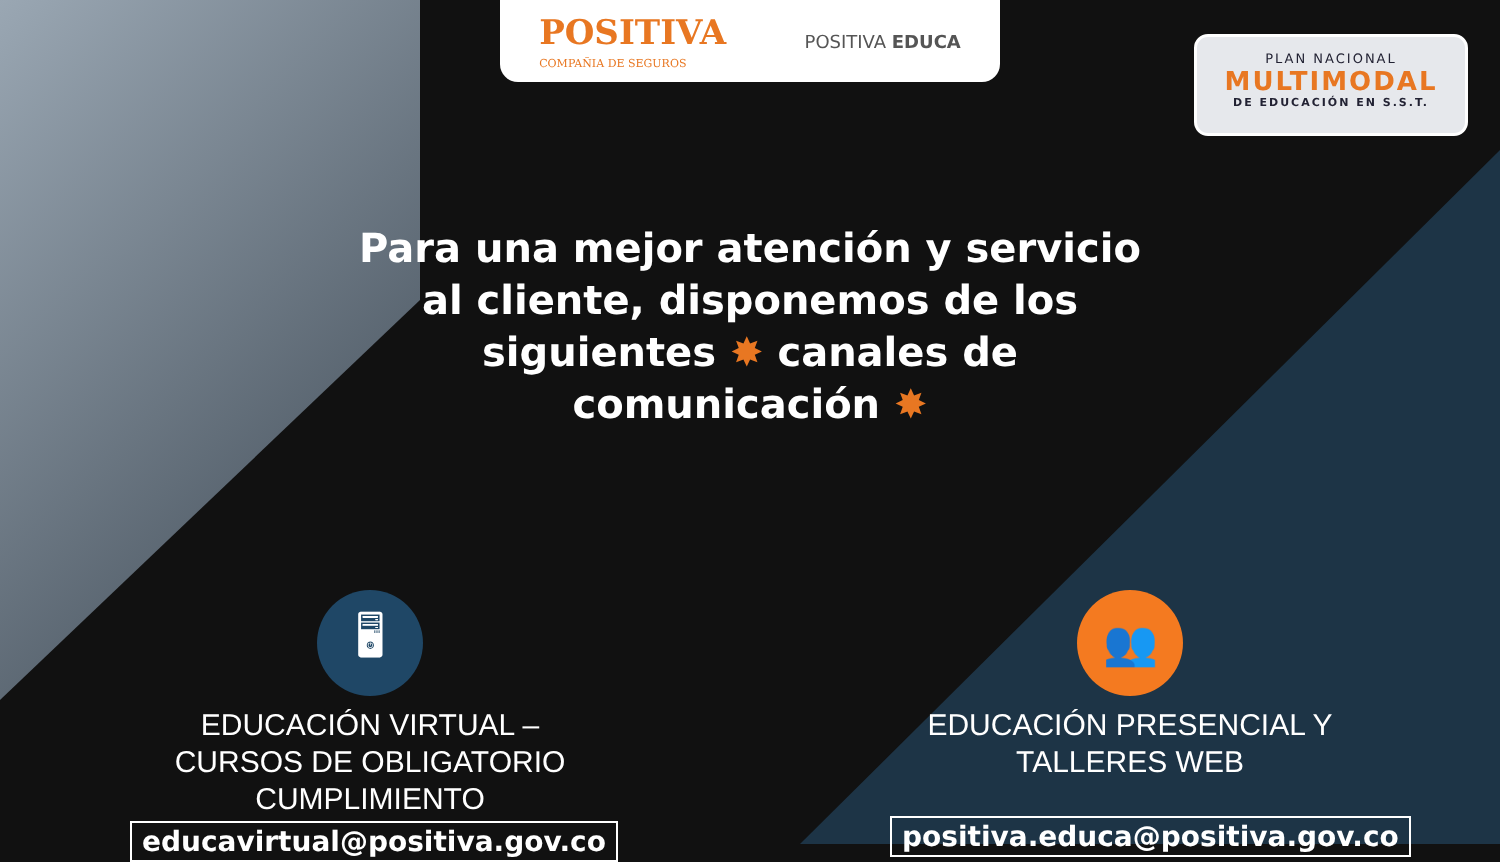POSITIVA
COMPAÑIA DE SEGUROS
POSITIVA EDUCA
PLAN NACIONAL
MULTIMODAL
DE EDUCACIÓN EN S.S.T.
Para una mejor atención y servicio al cliente, disponemos de los siguientes ✸ canales de comunicación ✸
🖥
EDUCACIÓN VIRTUAL –
CURSOS DE OBLIGATORIO
CUMPLIMIENTO
educavirtual@positiva.gov.co
👥
EDUCACIÓN PRESENCIAL Y
TALLERES WEB
positiva.educa@positiva.gov.co